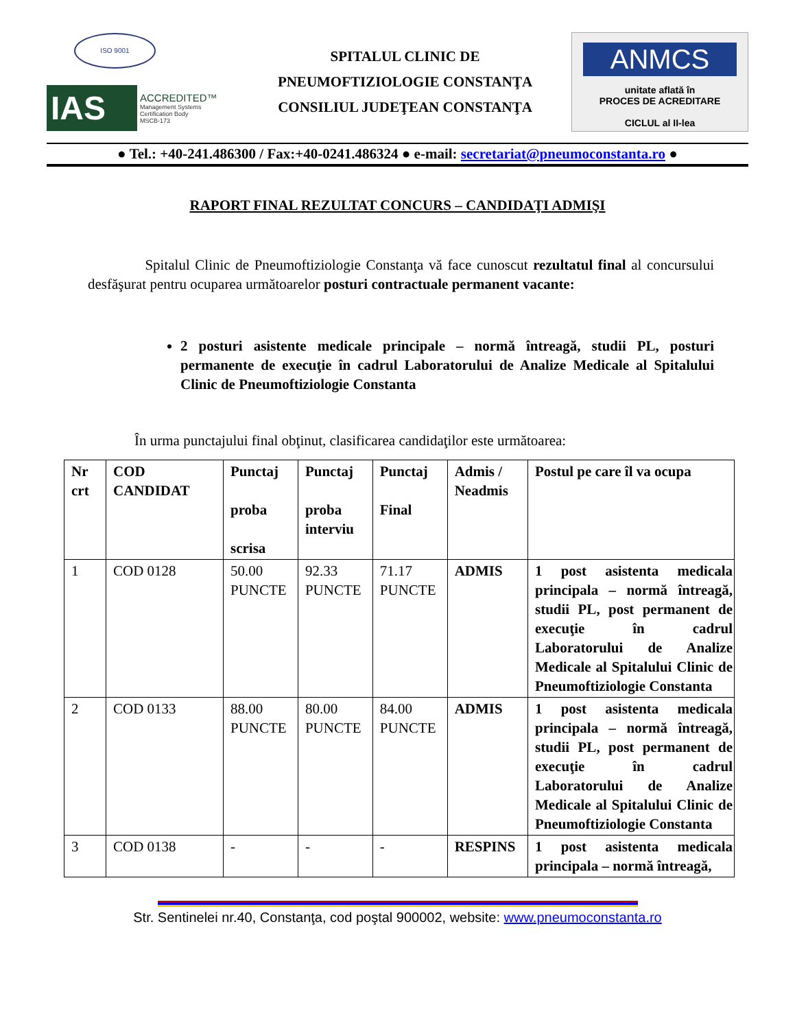ISO 9001
IAS
ACCREDITED™
Management Systems
Certification Body
MSCB-173
SPITALUL CLINIC DE
PNEUMOFTIZIOLOGIE CONSTANŢA
CONSILIUL JUDEŢEAN CONSTANŢA
ANMCS
unitate aflată în
PROCES DE ACREDITARE
CICLUL al II-lea
● Tel.: +40-241.486300 / Fax:+40-0241.486324 ● e-mail: secretariat@pneumoconstanta.ro ●
RAPORT FINAL REZULTAT CONCURS – CANDIDAŢI ADMIŞI
Spitalul Clinic de Pneumoftiziologie Constanţa vă face cunoscut rezultatul final al concursului desfăşurat pentru ocuparea următoarelor posturi contractuale permanent vacante:
2 posturi asistente medicale principale – normă întreagă, studii PL, posturi permanente de execuţie în cadrul Laboratorului de Analize Medicale al Spitalului Clinic de Pneumoftiziologie Constanta
În urma punctajului final obţinut, clasificarea candidaţilor este următoarea:
| Nr crt | COD CANDIDAT | Punctaj proba scrisa | Punctaj proba interviu | Punctaj Final | Admis / Neadmis | Postul pe care îl va ocupa |
| --- | --- | --- | --- | --- | --- | --- |
| 1 | COD 0128 | 50.00 PUNCTE | 92.33 PUNCTE | 71.17 PUNCTE | ADMIS | 1 post asistenta medicala principala – normă întreagă, studii PL, post permanent de execuţie în cadrul Laboratorului de Analize Medicale al Spitalului Clinic de Pneumoftiziologie Constanta |
| 2 | COD 0133 | 88.00 PUNCTE | 80.00 PUNCTE | 84.00 PUNCTE | ADMIS | 1 post asistenta medicala principala – normă întreagă, studii PL, post permanent de execuţie în cadrul Laboratorului de Analize Medicale al Spitalului Clinic de Pneumoftiziologie Constanta |
| 3 | COD 0138 | - | - | - | RESPINS | 1 post asistenta medicala principala – normă întreagă, |
Str. Sentinelei nr.40, Constanţa, cod poştal 900002, website: www.pneumoconstanta.ro